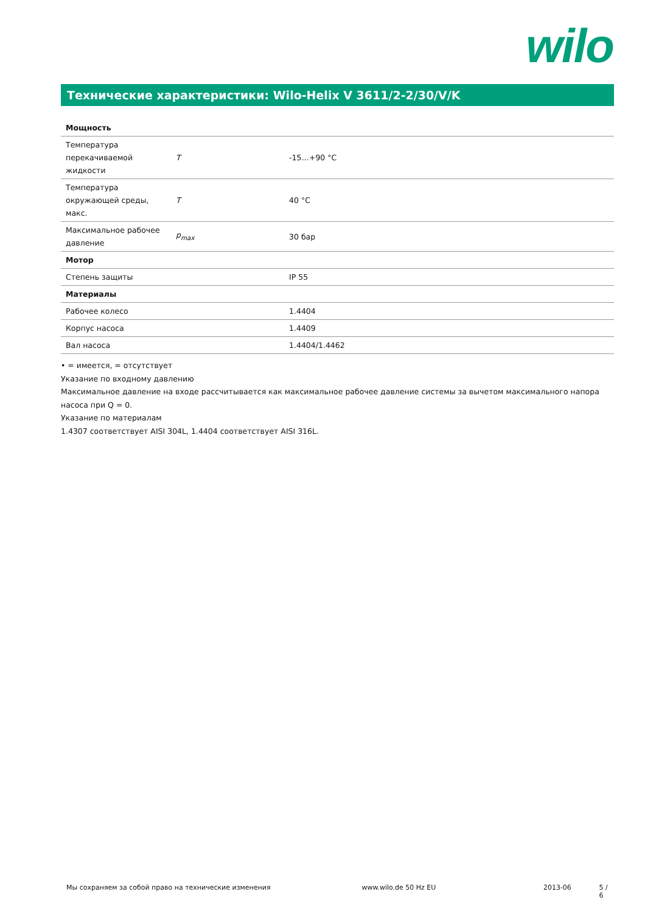wilo
Технические характеристики: Wilo-Helix V 3611/2-2/30/V/K
| Мощность | | |
| Температура перекачиваемой жидкости | T | -15…+90 °C |
| Температура окружающей среды, макс. | T | 40 °C |
| Максимальное рабочее давление | p<sub>max</sub> | 30 бар |
| Мотор | | |
| Степень защиты | | IP 55 |
| Материалы | | |
| Рабочее колесо | | 1.4404 |
| Корпус насоса | | 1.4409 |
| Вал насоса | | 1.4404/1.4462 |
• = имеется, = отсутствует
Указание по входному давлению
Максимальное давление на входе рассчитывается как максимальное рабочее давление системы за вычетом максимального напора насоса при Q = 0.
Указание по материалам
1.4307 соответствует AISI 304L, 1.4404 соответствует AISI 316L.
Мы сохраняем за собой право на технические изменения www.wilo.de 50 Hz EU 2013-06 5 / 6